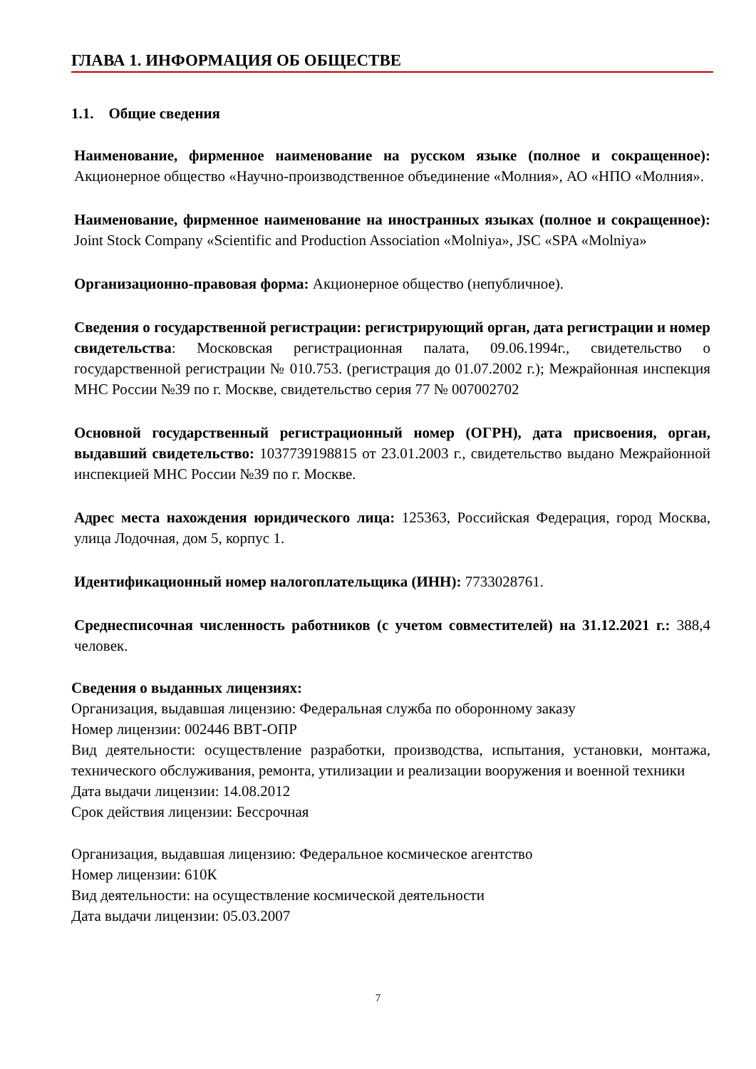ГЛАВА 1. ИНФОРМАЦИЯ ОБ ОБЩЕСТВЕ
1.1. Общие сведения
Наименование, фирменное наименование на русском языке (полное и сокращенное): Акционерное общество «Научно-производственное объединение «Молния», АО «НПО «Молния».
Наименование, фирменное наименование на иностранных языках (полное и сокращенное): Joint Stock Company «Scientific and Production Association «Molniya», JSC «SPA «Molniya»
Организационно-правовая форма: Акционерное общество (непубличное).
Сведения о государственной регистрации: регистрирующий орган, дата регистрации и номер свидетельства: Московская регистрационная палата, 09.06.1994г., свидетельство о государственной регистрации № 010.753. (регистрация до 01.07.2002 г.); Межрайонная инспекция МНС России №39 по г. Москве, свидетельство серия 77 № 007002702
Основной государственный регистрационный номер (ОГРН), дата присвоения, орган, выдавший свидетельство: 1037739198815 от 23.01.2003 г., свидетельство выдано Межрайонной инспекцией МНС России №39 по г. Москве.
Адрес места нахождения юридического лица: 125363, Российская Федерация, город Москва, улица Лодочная, дом 5, корпус 1.
Идентификационный номер налогоплательщика (ИНН): 7733028761.
Среднесписочная численность работников (с учетом совместителей) на 31.12.2021 г.: 388,4 человек.
Сведения о выданных лицензиях:
Организация, выдавшая лицензию: Федеральная служба по оборонному заказу
Номер лицензии: 002446 ВВТ-ОПР
Вид деятельности: осуществление разработки, производства, испытания, установки, монтажа, технического обслуживания, ремонта, утилизации и реализации вооружения и военной техники
Дата выдачи лицензии: 14.08.2012
Срок действия лицензии: Бессрочная
Организация, выдавшая лицензию: Федеральное космическое агентство
Номер лицензии: 610К
Вид деятельности: на осуществление космической деятельности
Дата выдачи лицензии: 05.03.2007
7